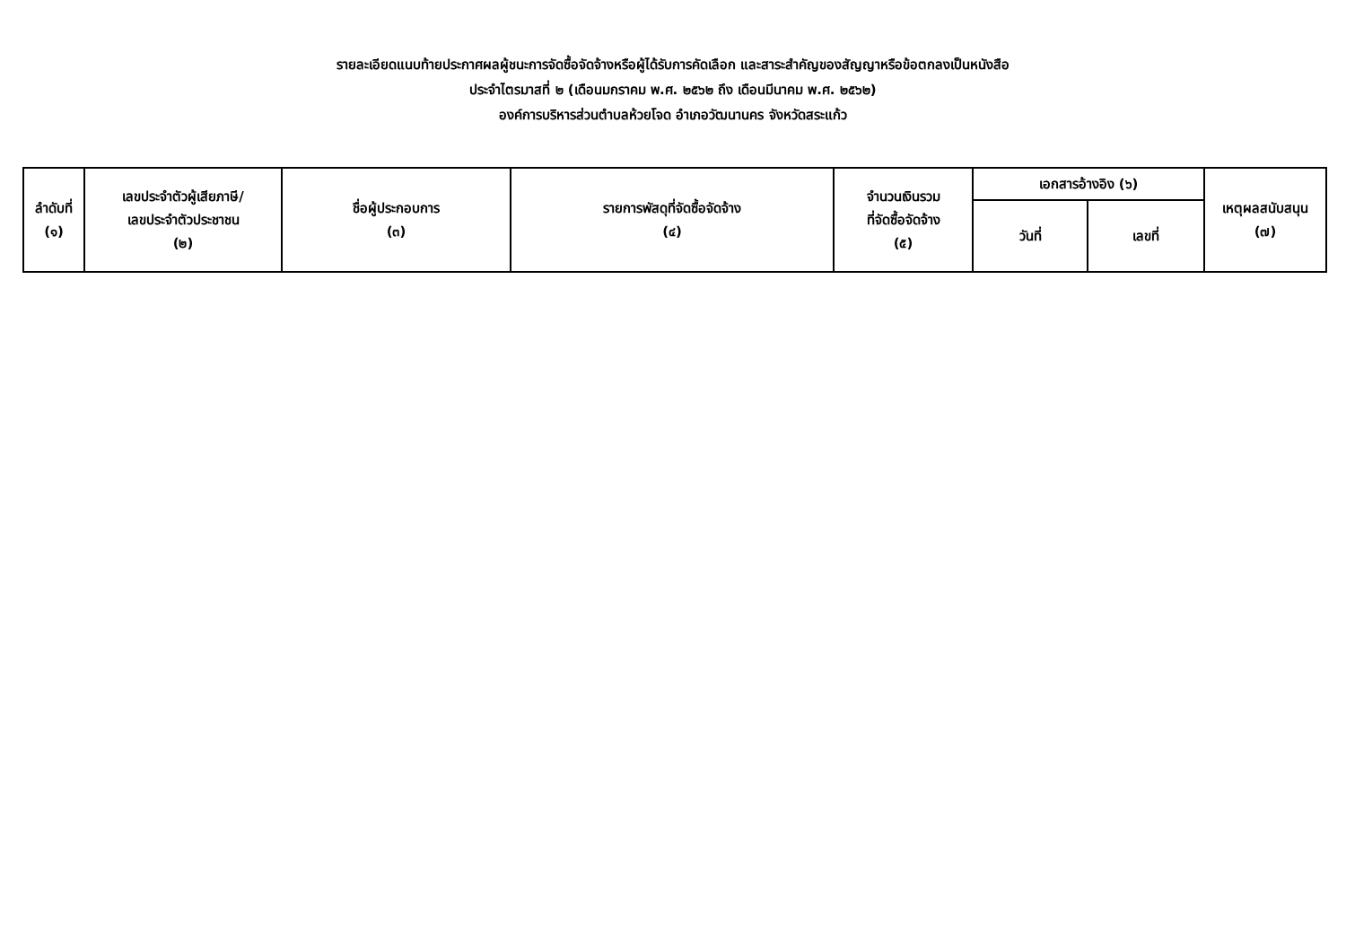รายละเอียดแนบท้ายประกาศผลผู้ชนะการจัดซื้อจัดจ้างหรือผู้ได้รับการคัดเลือก และสาระสำคัญของสัญญาหรือข้อตกลงเป็นหนังสือ
ประจำไตรมาสที่ ๒ (เดือนมกราคม พ.ศ. ๒๕๖๒ ถึง เดือนมีนาคม พ.ศ. ๒๕๖๒)
องค์การบริหารส่วนตำบลห้วยโจด อำเภอวัฒนานคร จังหวัดสระแก้ว
| ลำดับที่ (๑) | เลขประจำตัวผู้เสียภาษี/ เลขประจำตัวประชาชน (๒) | ชื่อผู้ประกอบการ (๓) | รายการพัสดุที่จัดซื้อจัดจ้าง (๔) | จำนวนเงินรวม ที่จัดซื้อจัดจ้าง (๕) | เอกสารอ้างอิง (๖) | | เหตุผลสนับสนุน (๗) |
| --- | --- | --- | --- | --- | --- | --- | --- |
| | | | | | วันที่ | เลขที่ | |